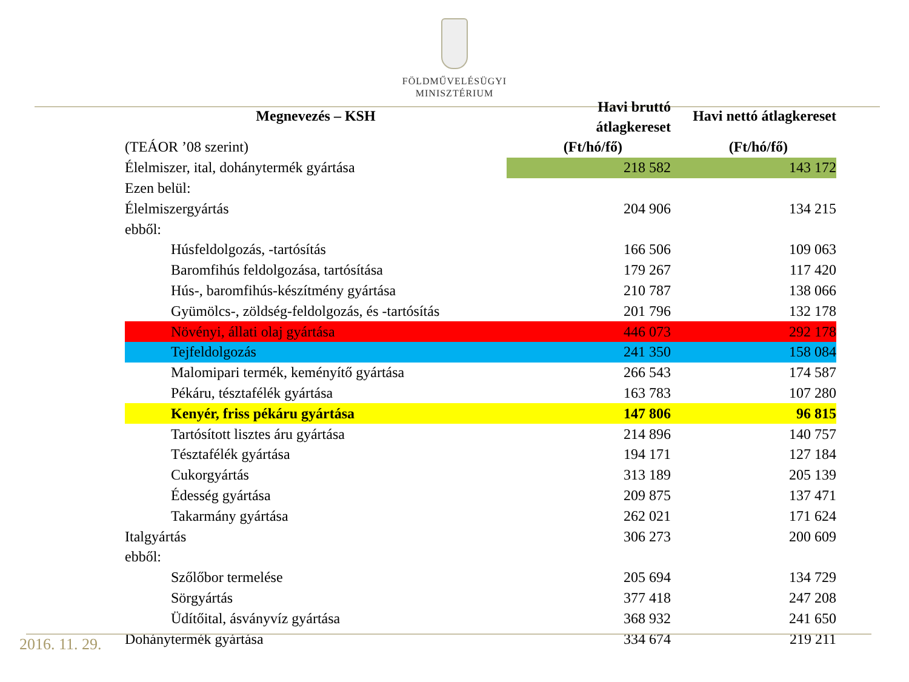FÖLDMŰVELÉSÜGYI
MINISZTÉRIUM
| Megnevezés – KSH | Havi bruttó átlagkereset | Havi nettó átlagkereset |
| --- | --- | --- |
| (TEÁOR ’08 szerint) | (Ft/hó/fő) | (Ft/hó/fő) |
| Élelmiszer, ital, dohánytermék gyártása | 218 582 | 143 172 |
| Ezen belül: | | |
| Élelmiszergyártás | 204 906 | 134 215 |
| ebből: | | |
| Húsfeldolgozás, -tartósítás | 166 506 | 109 063 |
| Baromfihús feldolgozása, tartósítása | 179 267 | 117 420 |
| Hús-, baromfihús-készítmény gyártása | 210 787 | 138 066 |
| Gyümölcs-, zöldség-feldolgozás, és -tartósítás | 201 796 | 132 178 |
| Növényi, állati olaj gyártása | 446 073 | 292 178 |
| Tejfeldolgozás | 241 350 | 158 084 |
| Malomipari termék, keményítő gyártása | 266 543 | 174 587 |
| Pékáru, tésztafélék gyártása | 163 783 | 107 280 |
| Kenyér, friss pékáru gyártása | 147 806 | 96 815 |
| Tartósított lisztes áru gyártása | 214 896 | 140 757 |
| Tésztafélék gyártása | 194 171 | 127 184 |
| Cukorgyártás | 313 189 | 205 139 |
| Édesség gyártása | 209 875 | 137 471 |
| Takarmány gyártása | 262 021 | 171 624 |
| Italgyártás | 306 273 | 200 609 |
| ebből: | | |
| Szőlőbor termelése | 205 694 | 134 729 |
| Sörgyártás | 377 418 | 247 208 |
| Üdítőital, ásványvíz gyártása | 368 932 | 241 650 |
| Dohánytermék gyártása | 334 674 | 219 211 |
2016. 11. 29.